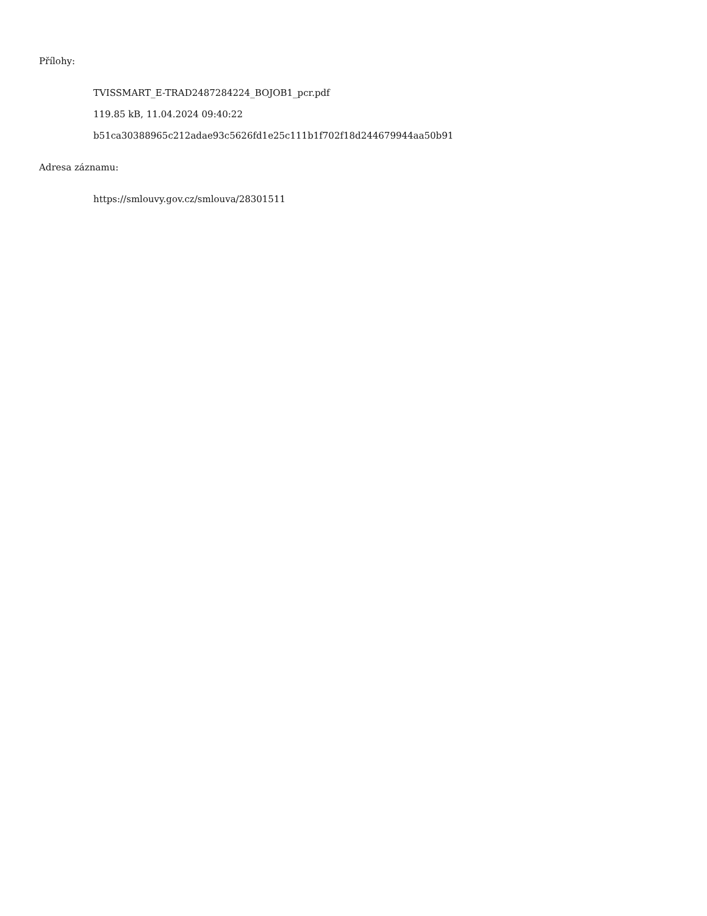Přílohy:
TVISSMART_E-TRAD2487284224_BOJOB1_pcr.pdf
119.85 kB, 11.04.2024 09:40:22
b51ca30388965c212adae93c5626fd1e25c111b1f702f18d244679944aa50b91
Adresa záznamu:
https://smlouvy.gov.cz/smlouva/28301511